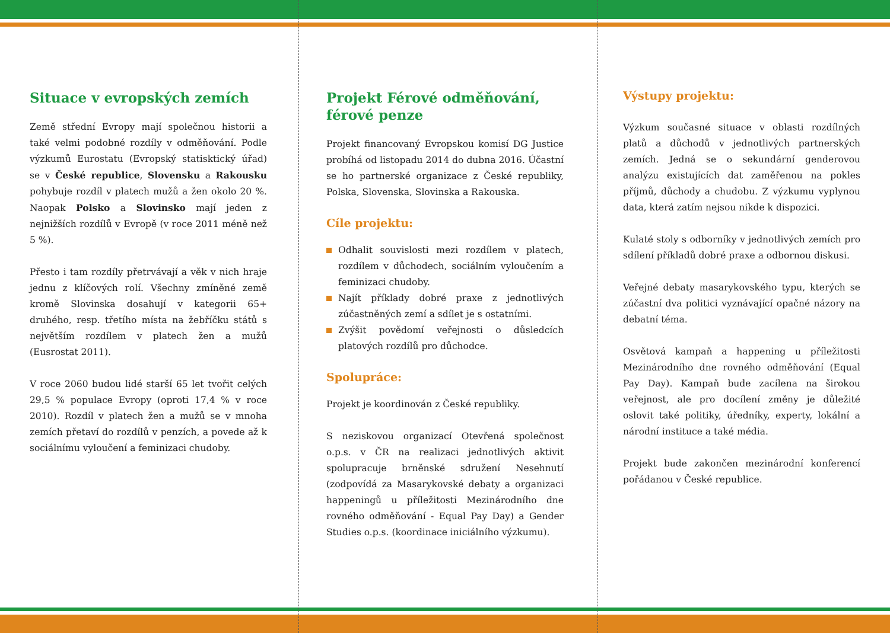Situace v evropských zemích
Země střední Evropy mají společnou historii a také velmi podobné rozdíly v odměňování. Podle výzkumů Eurostatu (Evropský statisktický úřad) se v České republice, Slovensku a Rakousku pohybuje rozdíl v platech mužů a žen okolo 20 %. Naopak Polsko a Slovinsko mají jeden z nejnižších rozdílů v Evropě (v roce 2011 méně než 5 %).
Přesto i tam rozdíly přetrvávají a věk v nich hraje jednu z klíčových rolí. Všechny zmíněné země kromě Slovinska dosahují v kategorii 65+ druhého, resp. třetího místa na žebříčku států s největším rozdílem v platech žen a mužů (Eusrostat 2011).
V roce 2060 budou lidé starší 65 let tvořit celých 29,5 % populace Evropy (oproti 17,4 % v roce 2010). Rozdíl v platech žen a mužů se v mnoha zemích přetaví do rozdílů v penzích, a povede až k sociálnímu vyloučení a feminizaci chudoby.
Projekt Férové odměňování, férové penze
Projekt financovaný Evropskou komisí DG Justice probíhá od listopadu 2014 do dubna 2016. Účastní se ho partnerské organizace z České republiky, Polska, Slovenska, Slovinska a Rakouska.
Cíle projektu:
Odhalit souvislosti mezi rozdílem v platech, rozdílem v důchodech, sociálním vyloučením a feminizaci chudoby.
Najít příklady dobré praxe z jednotlivých zúčastněných zemí a sdílet je s ostatními.
Zvýšit povědomí veřejnosti o důsledcích platových rozdílů pro důchodce.
Spolupráce:
Projekt je koordinován z České republiky.
S neziskovou organizací Otevřená společnost o.p.s. v ČR na realizaci jednotlivých aktivit spolupracuje brněnské sdružení Nesehnutí (zodpovídá za Masarykovské debaty a organizaci happeningů u příležitosti Mezinárodního dne rovného odměňování - Equal Pay Day) a Gender Studies o.p.s. (koordinace iniciálního výzkumu).
Výstupy projektu:
Výzkum současné situace v oblasti rozdílných platů a důchodů v jednotlivých partnerských zemích. Jedná se o sekundární genderovou analýzu existujících dat zaměřenou na pokles příjmů, důchody a chudobu. Z výzkumu vyplynou data, která zatím nejsou nikde k dispozici.
Kulaté stoly s odborníky v jednotlivých zemích pro sdílení příkladů dobré praxe a odbornou diskusi.
Veřejné debaty masarykovského typu, kterých se zúčastní dva politici vyznávající opačné názory na debatní téma.
Osvětová kampaň a happening u příležitosti Mezinárodního dne rovného odměňování (Equal Pay Day). Kampaň bude zacílena na širokou veřejnost, ale pro docílení změny je důležité oslovit také politiky, úředníky, experty, lokální a národní instituce a také média.
Projekt bude zakončen mezinárodní konferencí pořádanou v České republice.